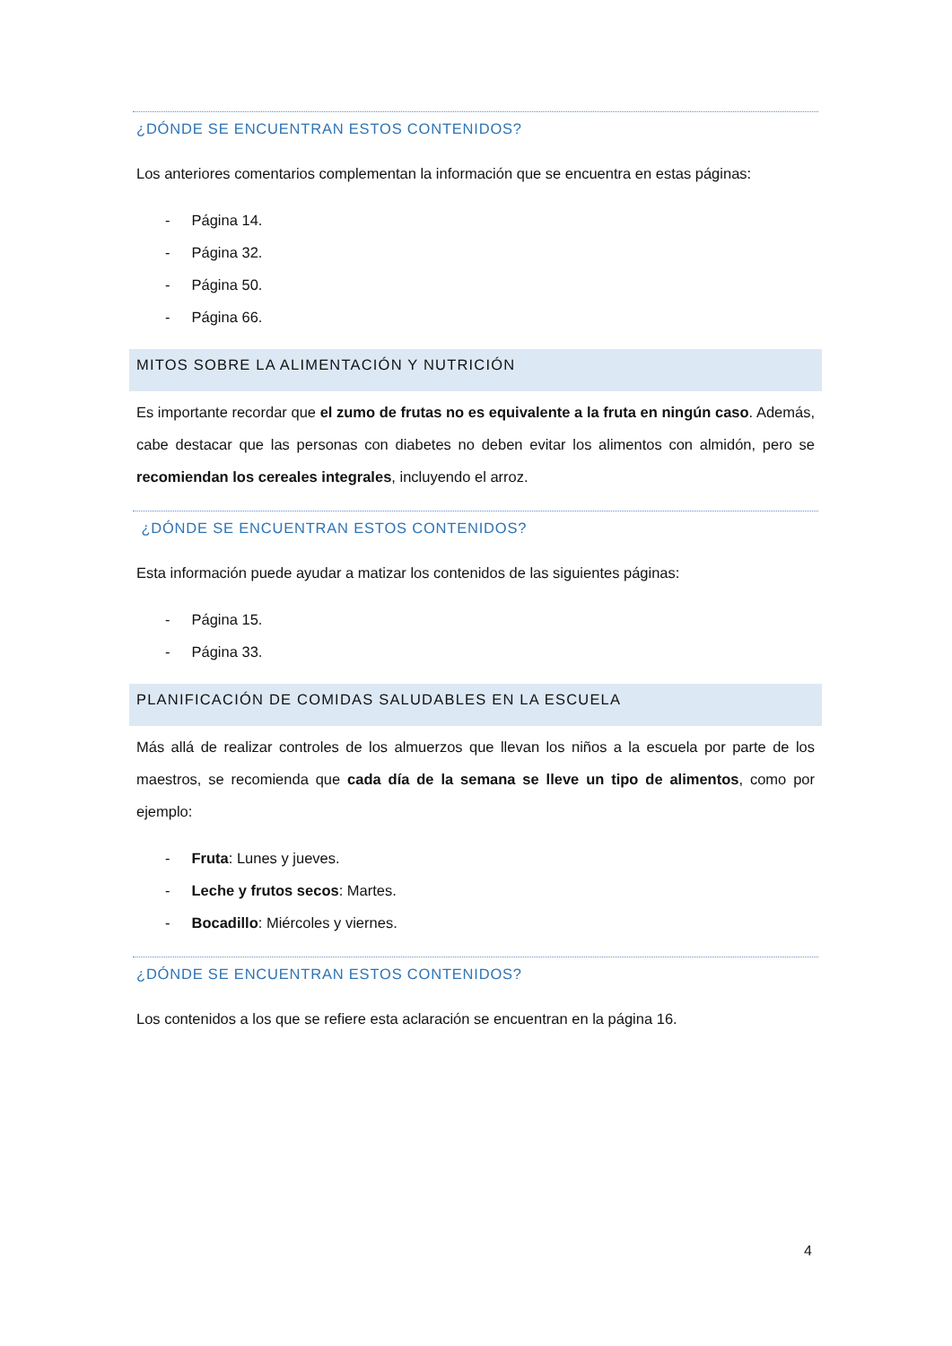¿DÓNDE SE ENCUENTRAN ESTOS CONTENIDOS?
Los anteriores comentarios complementan la información que se encuentra en estas páginas:
- Página 14.
- Página 32.
- Página 50.
- Página 66.
MITOS SOBRE LA ALIMENTACIÓN Y NUTRICIÓN
Es importante recordar que el zumo de frutas no es equivalente a la fruta en ningún caso. Además, cabe destacar que las personas con diabetes no deben evitar los alimentos con almidón, pero se recomiendan los cereales integrales, incluyendo el arroz.
¿DÓNDE SE ENCUENTRAN ESTOS CONTENIDOS?
Esta información puede ayudar a matizar los contenidos de las siguientes páginas:
- Página 15.
- Página 33.
PLANIFICACIÓN DE COMIDAS SALUDABLES EN LA ESCUELA
Más allá de realizar controles de los almuerzos que llevan los niños a la escuela por parte de los maestros, se recomienda que cada día de la semana se lleve un tipo de alimentos, como por ejemplo:
- Fruta: Lunes y jueves.
- Leche y frutos secos: Martes.
- Bocadillo: Miércoles y viernes.
¿DÓNDE SE ENCUENTRAN ESTOS CONTENIDOS?
Los contenidos a los que se refiere esta aclaración se encuentran en la página 16.
4